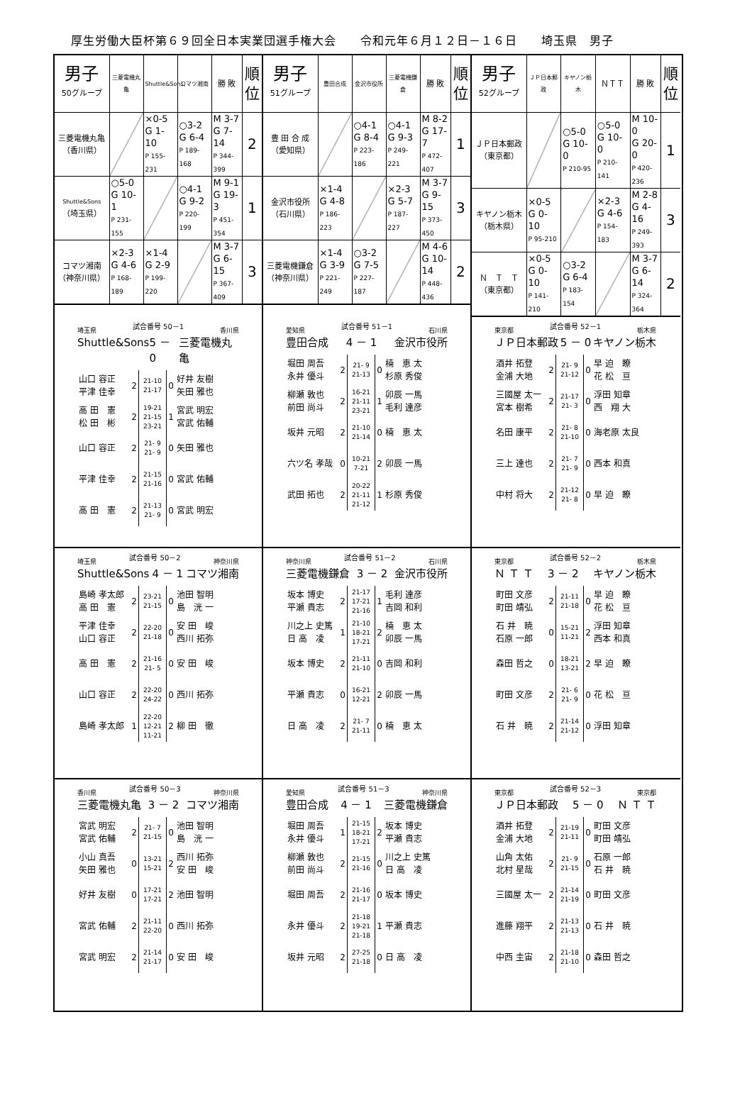厚生労働大臣杯第６９回全日本実業団選手権大会　　令和元年６月１２日－１６日　　埼玉県　男子
| 男子 50グループ | 三菱電機丸亀 | Shuttle&Sons | コマツ湘南 | 勝 敗 | 順 位 |
| --- | --- | --- | --- | --- | --- |
| 三菱電機丸亀 （香川県） | | ×0-5 G 1-10 P 155-231 | ○3-2 G 6-4 P 189-168 | M 3-7 G 7-14 P 344-399 | 2 |
| Shuttle&Sons （埼玉県） | ○5-0 G 10-1 P 231-155 | | ○4-1 G 9-2 P 220-199 | M 9-1 G 19-3 P 451-354 | 1 |
| コマツ湘南 （神奈川県） | ×2-3 G 4-6 P 168-189 | ×1-4 G 2-9 P 199-220 | | M 3-7 G 6-15 P 367-409 | 3 |
| 男子 51グループ | 豊田合成 | 金沢市役所 | 三菱電機鎌倉 | 勝 敗 | 順 位 |
| --- | --- | --- | --- | --- | --- |
| 豊 田 合 成 （愛知県） | | ○4-1 G 8-4 P 223-186 | ○4-1 G 9-3 P 249-221 | M 8-2 G 17-7 P 472-407 | 1 |
| 金沢市役所 （石川県） | ×1-4 G 4-8 P 186-223 | | ×2-3 G 5-7 P 187-227 | M 3-7 G 9-15 P 373-450 | 3 |
| 三菱電機鎌倉 （神奈川県） | ×1-4 G 3-9 P 221-249 | ○3-2 G 7-5 P 227-187 | | M 4-6 G 10-14 P 448-436 | 2 |
| 男子 52グループ | ＪＰ日本郵政 | キヤノン栃木 | ＮＴＴ | 勝 敗 | 順 位 |
| --- | --- | --- | --- | --- | --- |
| ＪＰ日本郵政 （東京都） | | ○5-0 G 10-0 P 210-95 | ○5-0 G 10-0 P 210-141 | M 10-0 G 20-0 P 420-236 | 1 |
| キヤノン栃木 （栃木県） | ×0-5 G 0-10 P 95-210 | | ×2-3 G 4-6 P 154-183 | M 2-8 G 4-16 P 249-393 | 3 |
| Ｎ Ｔ Ｔ （東京都） | ×0-5 G 0-10 P 141-210 | ○3-2 G 6-4 P 183-154 | | M 3-7 G 6-14 P 324-364 | 2 |
埼玉県 試合番号 50－1 香川県
Shuttle&Sons 5 － 0 三菱電機丸亀
| 山口 容正 平津 佳幸 | 2 | 21-10 21-17 | 0 | 好井 友樹 矢田 雅也 |
| 高 田 憲 松 田 彬 | 2 | 19-21 21-15 23-21 | 1 | 宮武 明宏 宮武 佑輔 |
| 山口 容正 | 2 | 21- 9 21- 9 | 0 | 矢田 雅也 |
| 平津 佳幸 | 2 | 21-15 21-16 | 0 | 宮武 佑輔 |
| 高 田 憲 | 2 | 21-13 21- 9 | 0 | 宮武 明宏 |
愛知県 試合番号 51－1 石川県
豊田合成 4 － 1 金沢市役所
| 堀田 周吾 永井 優斗 | 2 | 21- 9 21-13 | 0 | 楠 恵 太 杉原 秀俊 |
| 柳瀬 敦也 前田 尚斗 | 2 | 16-21 21-11 23-21 | 1 | 卯辰 一馬 毛利 達彦 |
| 坂井 元昭 | 2 | 21-10 21-14 | 0 | 楠 恵 太 |
| 六ツ名 孝哉 | 0 | 10-21 7-21 | 2 | 卯辰 一馬 |
| 武田 拓也 | 2 | 20-22 21-11 21-12 | 1 | 杉原 秀俊 |
東京都 試合番号 52－1 栃木県
ＪＰ日本郵政 5 － 0 キヤノン栃木
| 酒井 拓登 金浦 大地 | 2 | 21- 9 21-12 | 0 | 早 迫 瞭 花 松 亘 |
| 三國屋 太一 宮本 樹希 | 2 | 21-17 21- 3 | 0 | 浮田 知章 西 翔 大 |
| 名田 康平 | 2 | 21- 8 21-10 | 0 | 海老原 太良 |
| 三上 達也 | 2 | 21- 7 21- 9 | 0 | 西本 和真 |
| 中村 将大 | 2 | 21-12 21- 8 | 0 | 早 迫 瞭 |
埼玉県 試合番号 50－2 神奈川県
Shuttle&Sons 4 － 1 コマツ湘南
| 島崎 孝太郎 高 田 憲 | 2 | 23-21 21-15 | 0 | 池田 智明 島 洸 一 |
| 平津 佳幸 山口 容正 | 2 | 22-20 21-18 | 0 | 安 田 峻 西川 拓弥 |
| 高 田 憲 | 2 | 21-16 21- 5 | 0 | 安 田 峻 |
| 山口 容正 | 2 | 22-20 24-22 | 0 | 西川 拓弥 |
| 島崎 孝太郎 | 1 | 22-20 12-21 11-21 | 2 | 柳 田 徹 |
神奈川県 試合番号 51－2 石川県
三菱電機鎌倉 3 － 2 金沢市役所
| 坂本 博史 平瀬 貴志 | 2 | 21-17 17-21 21-16 | 1 | 毛利 達彦 吉岡 和利 |
| 川之上 史篤 日 高 凌 | 1 | 21-10 18-21 17-21 | 2 | 楠 恵 太 卯辰 一馬 |
| 坂本 博史 | 2 | 21-11 21-10 | 0 | 吉岡 和利 |
| 平瀬 貴志 | 0 | 16-21 12-21 | 2 | 卯辰 一馬 |
| 日 高 凌 | 2 | 21- 7 21-11 | 0 | 楠 恵 太 |
東京都 試合番号 52－2 栃木県
Ｎ Ｔ Ｔ 3 － 2 キヤノン栃木
| 町田 文彦 町田 靖弘 | 2 | 21-11 21-18 | 0 | 早 迫 瞭 花 松 亘 |
| 石 井 暁 石原 一郎 | 0 | 15-21 11-21 | 2 | 浮田 知章 西本 和真 |
| 森田 哲之 | 0 | 18-21 13-21 | 2 | 早 迫 瞭 |
| 町田 文彦 | 2 | 21- 6 21- 9 | 0 | 花 松 亘 |
| 石 井 暁 | 2 | 21-14 21-12 | 0 | 浮田 知章 |
香川県 試合番号 50－3 神奈川県
三菱電機丸亀 3 － 2 コマツ湘南
| 宮武 明宏 宮武 佑輔 | 2 | 21- 7 21-15 | 0 | 池田 智明 島 洸 一 |
| 小山 真吾 矢田 雅也 | 0 | 13-21 15-21 | 2 | 西川 拓弥 安 田 峻 |
| 好井 友樹 | 0 | 17-21 17-21 | 2 | 池田 智明 |
| 宮武 佑輔 | 2 | 21-11 22-20 | 0 | 西川 拓弥 |
| 宮武 明宏 | 2 | 21-14 21-17 | 0 | 安 田 峻 |
愛知県 試合番号 51－3 神奈川県
豊田合成 4 － 1 三菱電機鎌倉
| 堀田 周吾 永井 優斗 | 1 | 21-15 18-21 17-21 | 2 | 坂本 博史 平瀬 貴志 |
| 柳瀬 敦也 前田 尚斗 | 2 | 21-15 21-16 | 0 | 川之上 史篤 日 高 凌 |
| 堀田 周吾 | 2 | 21-16 21-17 | 0 | 坂本 博史 |
| 永井 優斗 | 2 | 21-18 19-21 21-18 | 1 | 平瀬 貴志 |
| 坂井 元昭 | 2 | 27-25 21-18 | 0 | 日 高 凌 |
東京都 試合番号 52－3 東京都
ＪＰ日本郵政 5 － 0 Ｎ Ｔ Ｔ
| 酒井 拓登 金浦 大地 | 2 | 21-19 21-11 | 0 | 町田 文彦 町田 靖弘 |
| 山角 太佑 北村 星哉 | 2 | 21- 9 21-15 | 0 | 石原 一郎 石 井 暁 |
| 三國屋 太一 | 2 | 21-14 21-19 | 0 | 町田 文彦 |
| 進藤 翔平 | 2 | 21-13 21-13 | 0 | 石 井 暁 |
| 中西 圭宙 | 2 | 21-18 21-10 | 0 | 森田 哲之 |